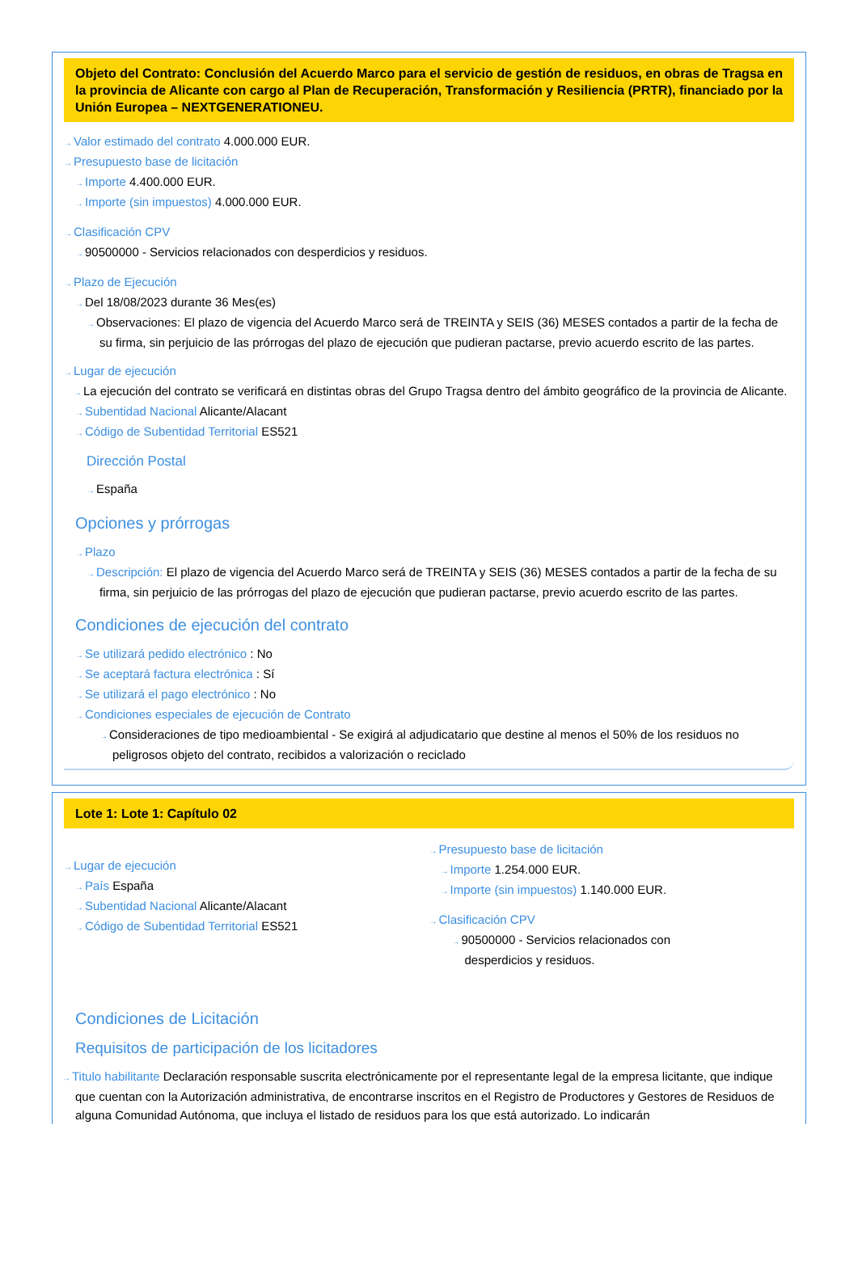Objeto del Contrato: Conclusión del Acuerdo Marco para el servicio de gestión de residuos, en obras de Tragsa en la provincia de Alicante con cargo al Plan de Recuperación, Transformación y Resiliencia (PRTR), financiado por la Unión Europea – NEXTGENERATIONEU.
→Valor estimado del contrato 4.000.000 EUR.
→Presupuesto base de licitación
→Importe 4.400.000 EUR.
→Importe (sin impuestos) 4.000.000 EUR.
→Clasificación CPV
→90500000 - Servicios relacionados con desperdicios y residuos.
→Plazo de Ejecución
→Del 18/08/2023 durante 36 Mes(es)
→Observaciones: El plazo de vigencia del Acuerdo Marco será de TREINTA y SEIS (36) MESES contados a partir de la fecha de su firma, sin perjuicio de las prórrogas del plazo de ejecución que pudieran pactarse, previo acuerdo escrito de las partes.
→Lugar de ejecución
→La ejecución del contrato se verificará en distintas obras del Grupo Tragsa dentro del ámbito geográfico de la provincia de Alicante.
→Subentidad Nacional Alicante/Alacant
→Código de Subentidad Territorial ES521
Dirección Postal
→España
Opciones y prórrogas
→Plazo
→Descripción: El plazo de vigencia del Acuerdo Marco será de TREINTA y SEIS (36) MESES contados a partir de la fecha de su firma, sin perjuicio de las prórrogas del plazo de ejecución que pudieran pactarse, previo acuerdo escrito de las partes.
Condiciones de ejecución del contrato
→Se utilizará pedido electrónico : No
→Se aceptará factura electrónica : Sí
→Se utilizará el pago electrónico : No
→Condiciones especiales de ejecución de Contrato
→Consideraciones de tipo medioambiental - Se exigirá al adjudicatario que destine al menos el 50% de los residuos no peligrosos objeto del contrato, recibidos a valorización o reciclado
Lote 1: Lote 1: Capítulo 02
→Lugar de ejecución
→País España
→Subentidad Nacional Alicante/Alacant
→Código de Subentidad Territorial ES521
→Presupuesto base de licitación
→Importe 1.254.000 EUR.
→Importe (sin impuestos) 1.140.000 EUR.
→Clasificación CPV
→90500000 - Servicios relacionados con desperdicios y residuos.
Condiciones de Licitación
Requisitos de participación de los licitadores
→Titulo habilitante Declaración responsable suscrita electrónicamente por el representante legal de la empresa licitante, que indique que cuentan con la Autorización administrativa, de encontrarse inscritos en el Registro de Productores y Gestores de Residuos de alguna Comunidad Autónoma, que incluya el listado de residuos para los que está autorizado. Lo indicarán